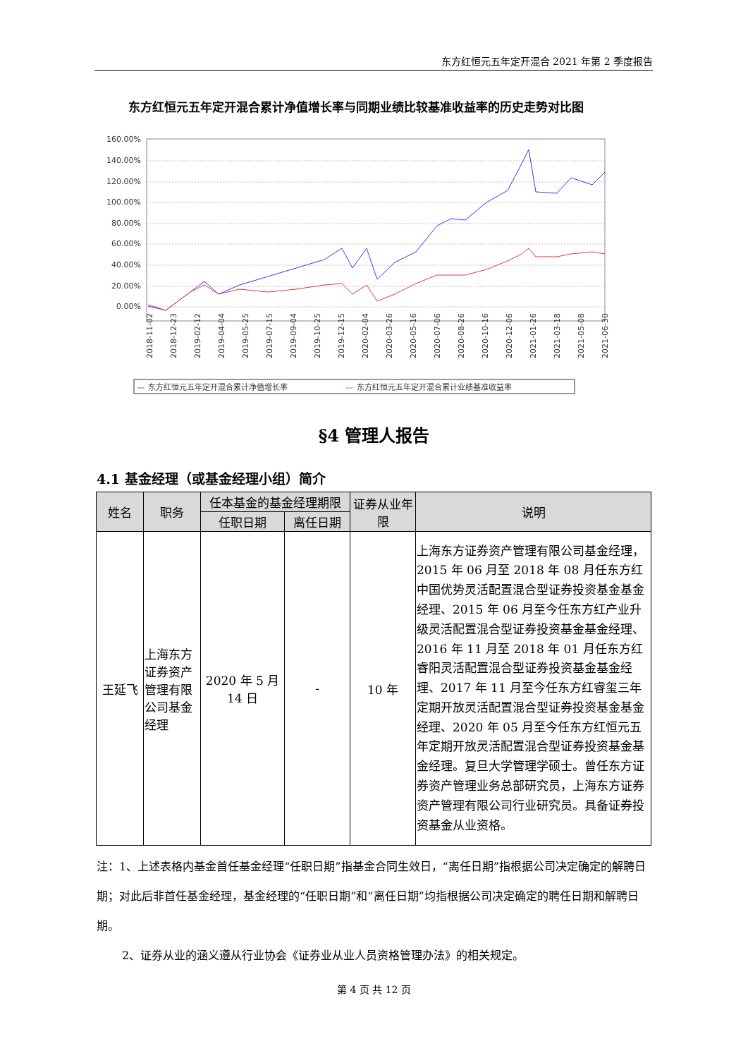东方红恒元五年定开混合 2021 年第 2 季度报告
东方红恒元五年定开混合累计净值增长率与同期业绩比较基准收益率的历史走势对比图
160.00%
140.00%
120.00%
100.00%
80.00%
60.00%
40.00%
20.00%
0.00%
2018-11-02
2018-12-23
2019-02-12
2019-04-04
2019-05-25
2019-07-15
2019-09-04
2019-10-25
2019-12-15
2020-02-04
2020-03-26
2020-05-16
2020-07-06
2020-08-26
2020-10-16
2020-12-06
2021-01-26
2021-03-18
2021-05-08
2021-06-30
—
东方红恒元五年定开混合累计净值增长率
—
东方红恒元五年定开混合累计业绩基准收益率
§4 管理人报告
4.1 基金经理（或基金经理小组）简介
| 姓名 | 职务 | 任本基金的基金经理期限 | | 证券从业年限 | 说明 |
| --- | --- | --- | --- | --- | --- |
| | | 任职日期 | 离任日期 | | |
| 王延飞 | 上海东方证券资产管理有限公司基金经理 | 2020 年 5 月 14 日 | - | 10 年 | 上海东方证券资产管理有限公司基金经理，2015 年 06 月至 2018 年 08 月任东方红中国优势灵活配置混合型证券投资基金基金经理、2015 年 06 月至今任东方红产业升级灵活配置混合型证券投资基金基金经理、2016 年 11 月至 2018 年 01 月任东方红睿阳灵活配置混合型证券投资基金基金经理、2017 年 11 月至今任东方红睿玺三年定期开放灵活配置混合型证券投资基金基金经理、2020 年 05 月至今任东方红恒元五年定期开放灵活配置混合型证券投资基金基金经理。复旦大学管理学硕士。曾任东方证券资产管理业务总部研究员，上海东方证券资产管理有限公司行业研究员。具备证券投资基金从业资格。 |
注：1、上述表格内基金首任基金经理“任职日期”指基金合同生效日，“离任日期”指根据公司决定确定的解聘日期；对此后非首任基金经理，基金经理的“任职日期”和“离任日期”均指根据公司决定确定的聘任日期和解聘日期。
2、证券从业的涵义遵从行业协会《证券业从业人员资格管理办法》的相关规定。
第 4 页 共 12 页